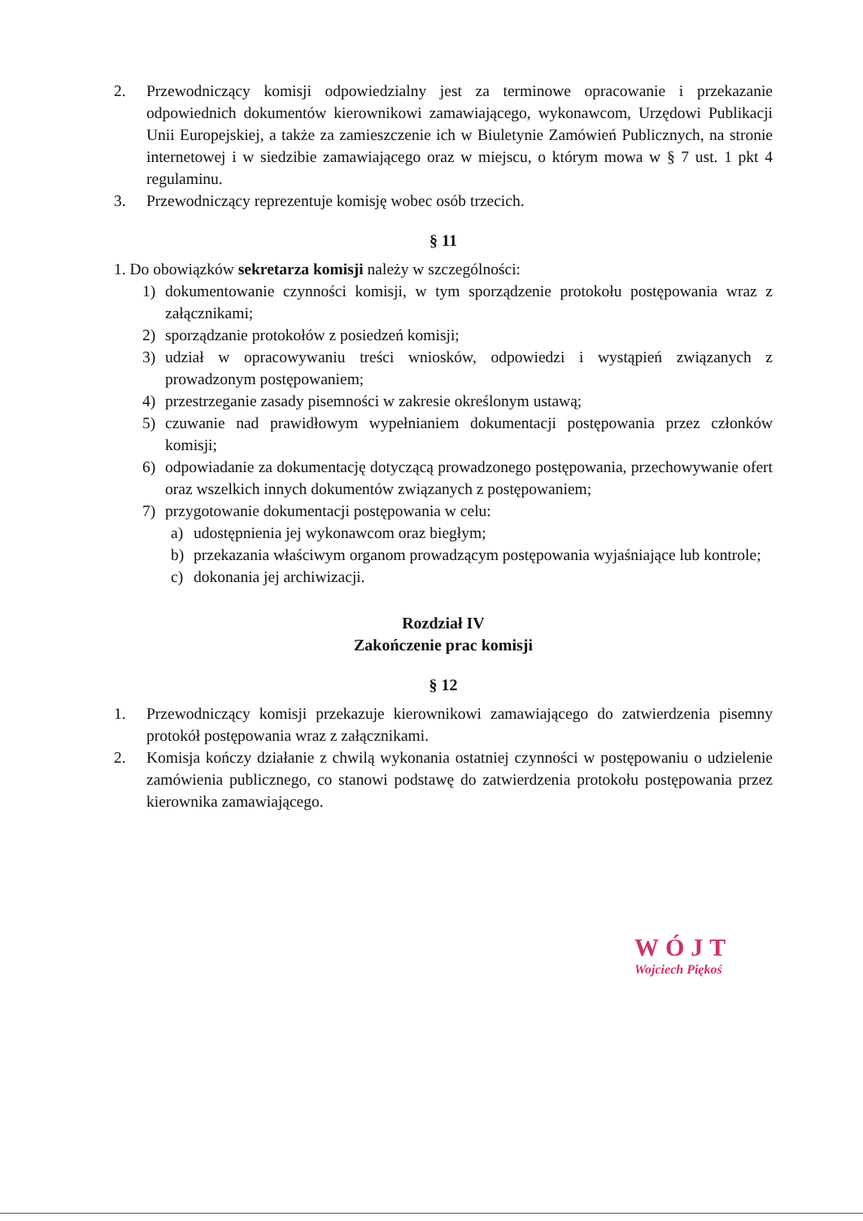2. Przewodniczący komisji odpowiedzialny jest za terminowe opracowanie i przekazanie odpowiednich dokumentów kierownikowi zamawiającego, wykonawcom, Urzędowi Publikacji Unii Europejskiej, a także za zamieszczenie ich w Biuletynie Zamówień Publicznych, na stronie internetowej i w siedzibie zamawiającego oraz w miejscu, o którym mowa w § 7 ust. 1 pkt 4 regulaminu.
3. Przewodniczący reprezentuje komisję wobec osób trzecich.
§ 11
1. Do obowiązków sekretarza komisji należy w szczególności:
1) dokumentowanie czynności komisji, w tym sporządzenie protokołu postępowania wraz z załącznikami;
2) sporządzanie protokołów z posiedzeń komisji;
3) udział w opracowywaniu treści wniosków, odpowiedzi i wystąpień związanych z prowadzonym postępowaniem;
4) przestrzeganie zasady pisemności w zakresie określonym ustawą;
5) czuwanie nad prawidłowym wypełnianiem dokumentacji postępowania przez członków komisji;
6) odpowiadanie za dokumentację dotyczącą prowadzonego postępowania, przechowywanie ofert oraz wszelkich innych dokumentów związanych z postępowaniem;
7) przygotowanie dokumentacji postępowania w celu:
a) udostępnienia jej wykonawcom oraz biegłym;
b) przekazania właściwym organom prowadzącym postępowania wyjaśniające lub kontrole;
c) dokonania jej archiwizacji.
Rozdział IV
Zakończenie prac komisji
§ 12
1. Przewodniczący komisji przekazuje kierownikowi zamawiającego do zatwierdzenia pisemny protokół postępowania wraz z załącznikami.
2. Komisja kończy działanie z chwilą wykonania ostatniej czynności w postępowaniu o udzielenie zamówienia publicznego, co stanowi podstawę do zatwierdzenia protokołu postępowania przez kierownika zamawiającego.
WÓJT
Wojciech Piękoś